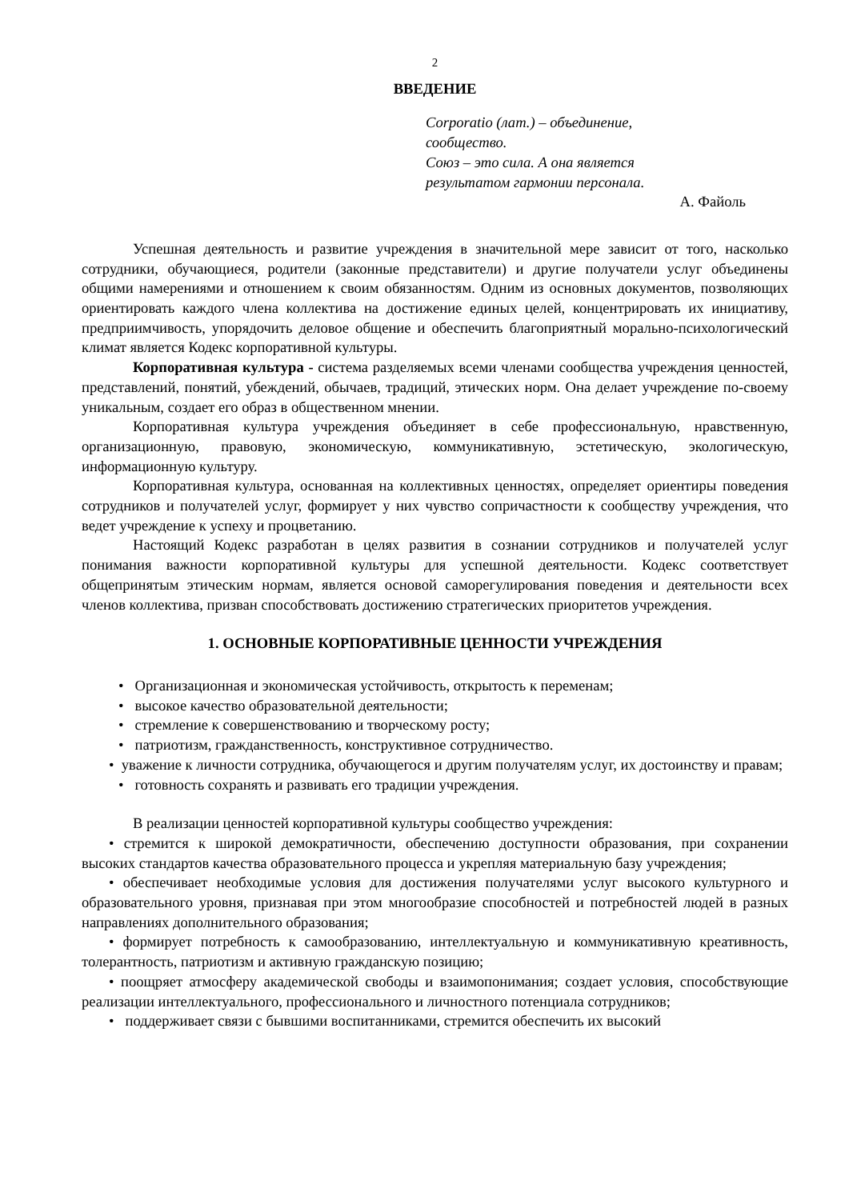2
ВВЕДЕНИЕ
Corporatio (лат.) – объединение,
сообщество.
Союз – это сила. А она является
результатом гармонии персонала.
А. Файоль
Успешная деятельность и развитие учреждения в значительной мере зависит от того, насколько сотрудники, обучающиеся, родители (законные представители) и другие получатели услуг объединены общими намерениями и отношением к своим обязанностям. Одним из основных документов, позволяющих ориентировать каждого члена коллектива на достижение единых целей, концентрировать их инициативу, предприимчивость, упорядочить деловое общение и обеспечить благоприятный морально-психологический климат является Кодекс корпоративной культуры.
Корпоративная культура - система разделяемых всеми членами сообщества учреждения ценностей, представлений, понятий, убеждений, обычаев, традиций, этических норм. Она делает учреждение по-своему уникальным, создает его образ в общественном мнении.
Корпоративная культура учреждения объединяет в себе профессиональную, нравственную, организационную, правовую, экономическую, коммуникативную, эстетическую, экологическую, информационную культуру.
Корпоративная культура, основанная на коллективных ценностях, определяет ориентиры поведения сотрудников и получателей услуг, формирует у них чувство сопричастности к сообществу учреждения, что ведет учреждение к успеху и процветанию.
Настоящий Кодекс разработан в целях развития в сознании сотрудников и получателей услуг понимания важности корпоративной культуры для успешной деятельности. Кодекс соответствует общепринятым этическим нормам, является основой саморегулирования поведения и деятельности всех членов коллектива, призван способствовать достижению стратегических приоритетов учреждения.
1. ОСНОВНЫЕ КОРПОРАТИВНЫЕ ЦЕННОСТИ УЧРЕЖДЕНИЯ
• Организационная и экономическая устойчивость, открытость к переменам;
• высокое качество образовательной деятельности;
• стремление к совершенствованию и творческому росту;
• патриотизм, гражданственность, конструктивное сотрудничество.
• уважение к личности сотрудника, обучающегося и другим получателям услуг, их достоинству и правам;
• готовность сохранять и развивать его традиции учреждения.
В реализации ценностей корпоративной культуры сообщество учреждения:
• стремится к широкой демократичности, обеспечению доступности образования, при сохранении высоких стандартов качества образовательного процесса и укрепляя материальную базу учреждения;
• обеспечивает необходимые условия для достижения получателями услуг высокого культурного и образовательного уровня, признавая при этом многообразие способностей и потребностей людей в разных направлениях дополнительного образования;
• формирует потребность к самообразованию, интеллектуальную и коммуникативную креативность, толерантность, патриотизм и активную гражданскую позицию;
• поощряет атмосферу академической свободы и взаимопонимания; создает условия, способствующие реализации интеллектуального, профессионального и личностного потенциала сотрудников;
• поддерживает связи с бывшими воспитанниками, стремится обеспечить их высокий